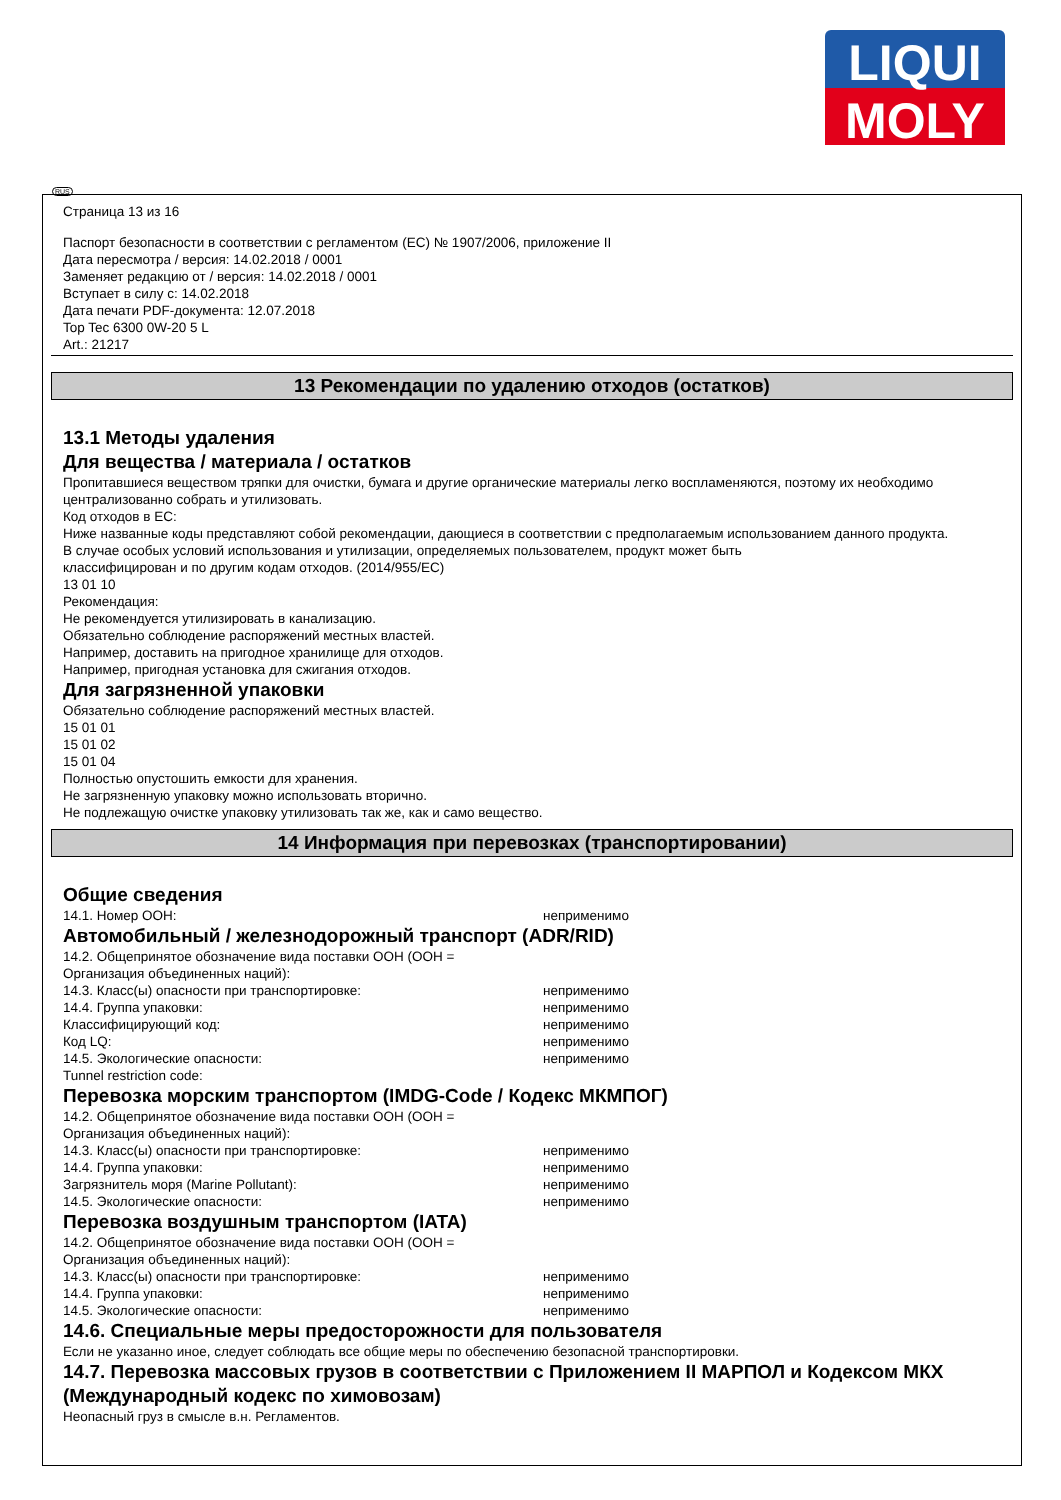LIQUI
MOLY
RUS
Страница 13 из 16
Паспорт безопасности в соответствии с регламентом (ЕС) № 1907/2006, приложение II
Дата пересмотра / версия: 14.02.2018 / 0001
Заменяет редакцию от / версия: 14.02.2018 / 0001
Вступает в силу с: 14.02.2018
Дата печати PDF-документа: 12.07.2018
Top Tec 6300 0W-20 5 L
Art.: 21217
13 Рекомендации по удалению отходов (остатков)
13.1 Методы удаления
Для вещества / материала / остатков
Пропитавшиеся веществом тряпки для очистки, бумага и другие органические материалы легко воспламеняются, поэтому их необходимо централизованно собрать и утилизовать.
Код отходов в ЕС:
Ниже названные коды представляют собой рекомендации, дающиеся в соответствии с предполагаемым использованием данного продукта.
В случае особых условий использования и утилизации, определяемых пользователем, продукт может быть
классифицирован и по другим кодам отходов. (2014/955/ЕС)
13 01 10
Рекомендация:
Не рекомендуется утилизировать в канализацию.
Обязательно соблюдение распоряжений местных властей.
Например, доставить на пригодное хранилище для отходов.
Например, пригодная установка для сжигания отходов.
Для загрязненной упаковки
Обязательно соблюдение распоряжений местных властей.
15 01 01
15 01 02
15 01 04
Полностью опустошить емкости для хранения.
Не загрязненную упаковку можно использовать вторично.
Не подлежащую очистке упаковку утилизовать так же, как и само вещество.
14 Информация при перевозках (транспортировании)
Общие сведения
14.1. Номер ООН: неприменимо
Автомобильный / железнодорожный транспорт (ADR/RID)
14.2. Общепринятое обозначение вида поставки ООН (ООН =
Организация объединенных наций):
14.3. Класс(ы) опасности при транспортировке: неприменимо
14.4. Группа упаковки: неприменимо
Классифицирующий код: неприменимо
Код LQ: неприменимо
14.5. Экологические опасности: неприменимо
Tunnel restriction code:
Перевозка морским транспортом (IMDG-Code / Кодекс МКМПОГ)
14.2. Общепринятое обозначение вида поставки ООН (ООН =
Организация объединенных наций):
14.3. Класс(ы) опасности при транспортировке: неприменимо
14.4. Группа упаковки: неприменимо
Загрязнитель моря (Marine Pollutant): неприменимо
14.5. Экологические опасности: неприменимо
Перевозка воздушным транспортом (IATA)
14.2. Общепринятое обозначение вида поставки ООН (ООН =
Организация объединенных наций):
14.3. Класс(ы) опасности при транспортировке: неприменимо
14.4. Группа упаковки: неприменимо
14.5. Экологические опасности: неприменимо
14.6. Специальные меры предосторожности для пользователя
Если не указанно иное, следует соблюдать все общие меры по обеспечению безопасной транспортировки.
14.7. Перевозка массовых грузов в соответствии с Приложением II МАРПОЛ и Кодексом МКХ (Международный кодекс по химовозам)
Неопасный груз в смысле в.н. Регламентов.